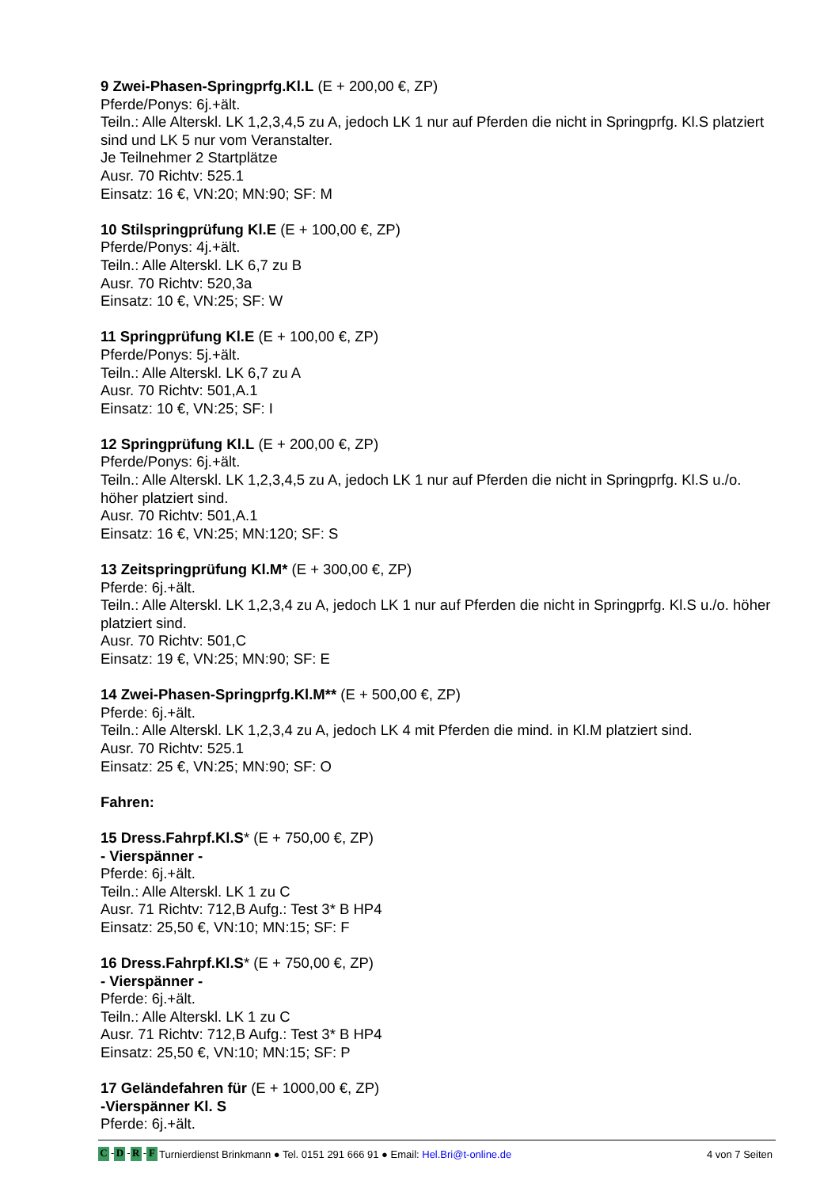9 Zwei-Phasen-Springprfg.Kl.L (E + 200,00 €, ZP)
Pferde/Ponys: 6j.+ält.
Teiln.: Alle Alterskl. LK 1,2,3,4,5 zu A, jedoch LK 1 nur auf Pferden die nicht in Springprfg. Kl.S platziert sind und LK 5 nur vom Veranstalter.
Je Teilnehmer 2 Startplätze
Ausr. 70 Richtv: 525.1
Einsatz: 16 €, VN:20; MN:90; SF: M
10 Stilspringprüfung Kl.E (E + 100,00 €, ZP)
Pferde/Ponys: 4j.+ält.
Teiln.: Alle Alterskl. LK 6,7 zu B
Ausr. 70 Richtv: 520,3a
Einsatz: 10 €, VN:25; SF: W
11 Springprüfung Kl.E (E + 100,00 €, ZP)
Pferde/Ponys: 5j.+ält.
Teiln.: Alle Alterskl. LK 6,7 zu A
Ausr. 70 Richtv: 501,A.1
Einsatz: 10 €, VN:25; SF: I
12 Springprüfung Kl.L (E + 200,00 €, ZP)
Pferde/Ponys: 6j.+ält.
Teiln.: Alle Alterskl. LK 1,2,3,4,5 zu A, jedoch LK 1 nur auf Pferden die nicht in Springprfg. Kl.S u./o. höher platziert sind.
Ausr. 70 Richtv: 501,A.1
Einsatz: 16 €, VN:25; MN:120; SF: S
13 Zeitspringprüfung Kl.M* (E + 300,00 €, ZP)
Pferde: 6j.+ält.
Teiln.: Alle Alterskl. LK 1,2,3,4 zu A, jedoch LK 1 nur auf Pferden die nicht in Springprfg. Kl.S u./o. höher platziert sind.
Ausr. 70 Richtv: 501,C
Einsatz: 19 €, VN:25; MN:90; SF: E
14 Zwei-Phasen-Springprfg.Kl.M** (E + 500,00 €, ZP)
Pferde: 6j.+ält.
Teiln.: Alle Alterskl. LK 1,2,3,4 zu A, jedoch LK 4 mit Pferden die mind. in Kl.M platziert sind.
Ausr. 70 Richtv: 525.1
Einsatz: 25 €, VN:25; MN:90; SF: O
Fahren:
15 Dress.Fahrpf.Kl.S* (E + 750,00 €, ZP)
- Vierspänner -
Pferde: 6j.+ält.
Teiln.: Alle Alterskl. LK 1 zu C
Ausr. 71 Richtv: 712,B Aufg.: Test 3* B HP4
Einsatz: 25,50 €, VN:10; MN:15; SF: F
16 Dress.Fahrpf.Kl.S* (E + 750,00 €, ZP)
- Vierspänner -
Pferde: 6j.+ält.
Teiln.: Alle Alterskl. LK 1 zu C
Ausr. 71 Richtv: 712,B Aufg.: Test 3* B HP4
Einsatz: 25,50 €, VN:10; MN:15; SF: P
17 Geländefahren für (E + 1000,00 €, ZP)
-Vierspänner Kl. S
Pferde: 6j.+ält.
C - D - R - F Turnierdienst Brinkmann ● Tel. 0151 291 666 91 ● Email: Hel.Bri@t-online.de 4 von 7 Seiten